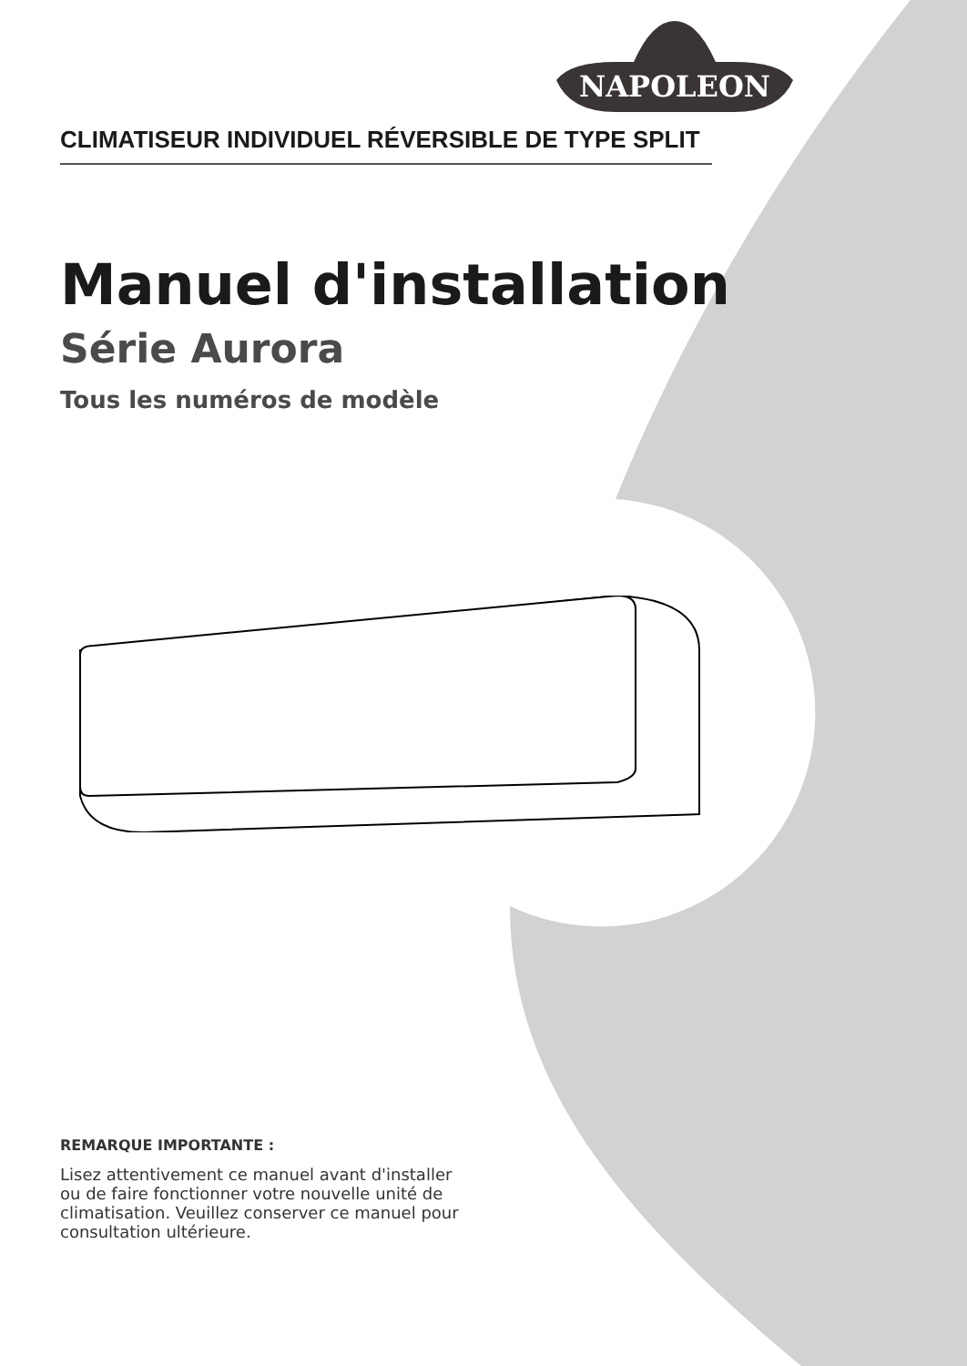NAPOLEON
CLIMATISEUR INDIVIDUEL RÉVERSIBLE DE TYPE SPLIT
Manuel d'installation
Série Aurora
Tous les numéros de modèle
REMARQUE IMPORTANTE :
Lisez attentivement ce manuel avant d'installer ou de faire fonctionner votre nouvelle unité de climatisation. Veuillez conserver ce manuel pour consultation ultérieure.